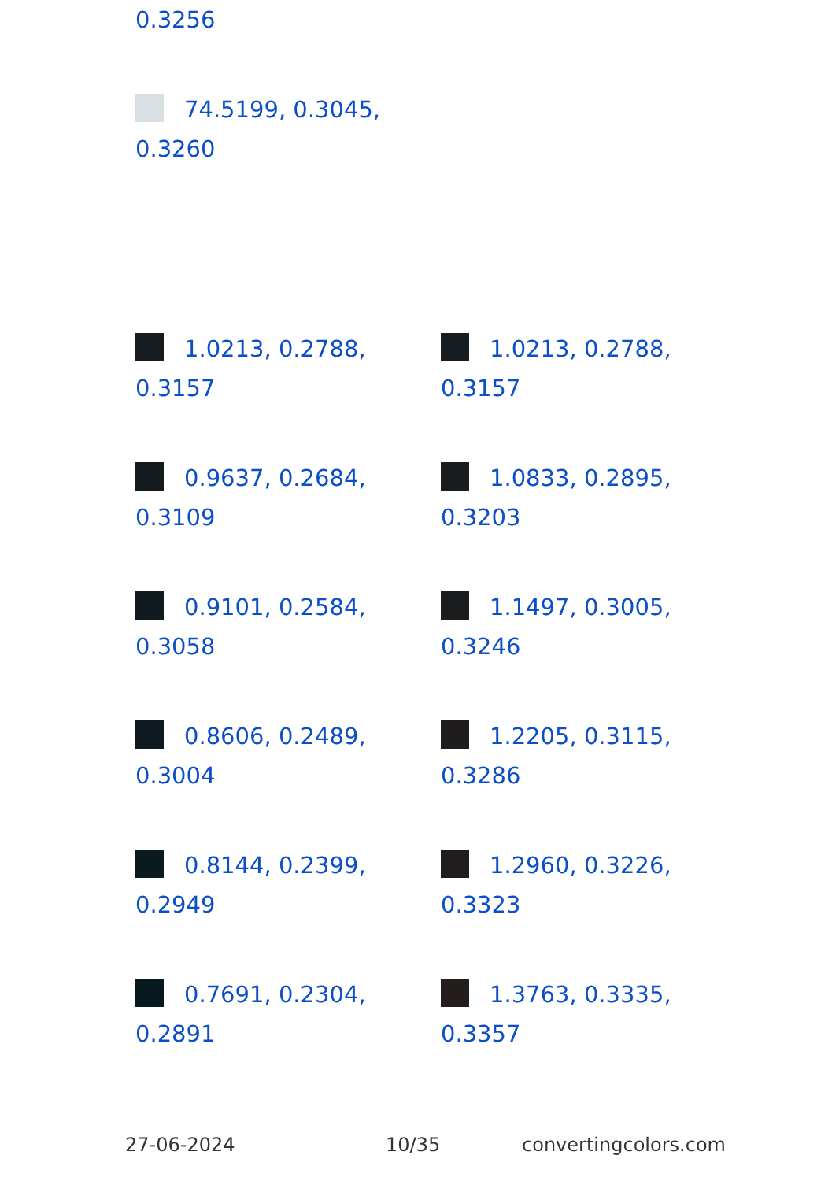0.3256
74.5199, 0.3045, 0.3260
1.0213, 0.2788, 0.3157
1.0213, 0.2788, 0.3157
0.9637, 0.2684, 0.3109
1.0833, 0.2895, 0.3203
0.9101, 0.2584, 0.3058
1.1497, 0.3005, 0.3246
0.8606, 0.2489, 0.3004
1.2205, 0.3115, 0.3286
0.8144, 0.2399, 0.2949
1.2960, 0.3226, 0.3323
0.7691, 0.2304, 0.2891
1.3763, 0.3335, 0.3357
27-06-2024 10/35 convertingcolors.com